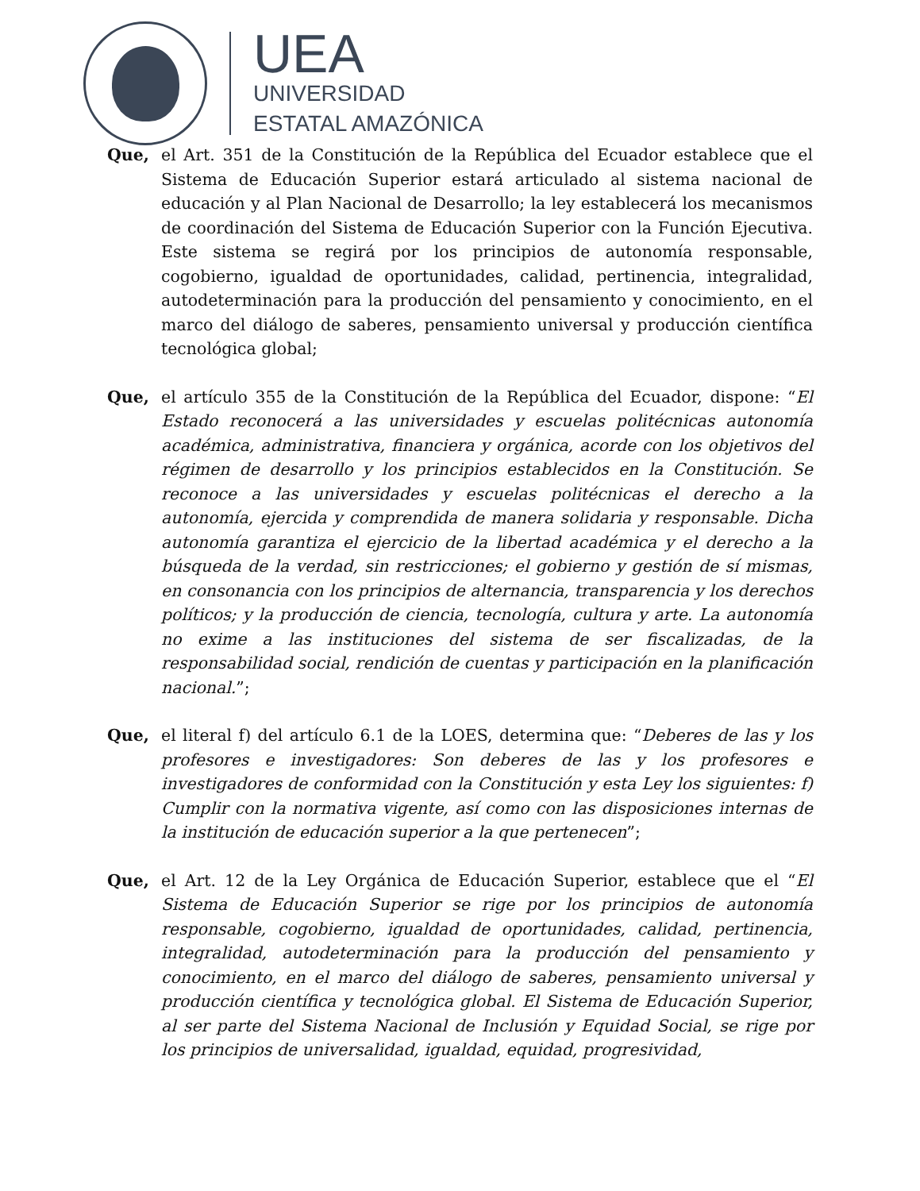UEA
UNIVERSIDAD
ESTATAL AMAZÓNICA
Que, el Art. 351 de la Constitución de la República del Ecuador establece que el Sistema de Educación Superior estará articulado al sistema nacional de educación y al Plan Nacional de Desarrollo; la ley establecerá los mecanismos de coordinación del Sistema de Educación Superior con la Función Ejecutiva. Este sistema se regirá por los principios de autonomía responsable, cogobierno, igualdad de oportunidades, calidad, pertinencia, integralidad, autodeterminación para la producción del pensamiento y conocimiento, en el marco del diálogo de saberes, pensamiento universal y producción científica tecnológica global;
Que, el artículo 355 de la Constitución de la República del Ecuador, dispone: “El Estado reconocerá a las universidades y escuelas politécnicas autonomía académica, administrativa, financiera y orgánica, acorde con los objetivos del régimen de desarrollo y los principios establecidos en la Constitución. Se reconoce a las universidades y escuelas politécnicas el derecho a la autonomía, ejercida y comprendida de manera solidaria y responsable. Dicha autonomía garantiza el ejercicio de la libertad académica y el derecho a la búsqueda de la verdad, sin restricciones; el gobierno y gestión de sí mismas, en consonancia con los principios de alternancia, transparencia y los derechos políticos; y la producción de ciencia, tecnología, cultura y arte. La autonomía no exime a las instituciones del sistema de ser fiscalizadas, de la responsabilidad social, rendición de cuentas y participación en la planificación nacional.”;
Que, el literal f) del artículo 6.1 de la LOES, determina que: “Deberes de las y los profesores e investigadores: Son deberes de las y los profesores e investigadores de conformidad con la Constitución y esta Ley los siguientes: f) Cumplir con la normativa vigente, así como con las disposiciones internas de la institución de educación superior a la que pertenecen”;
Que, el Art. 12 de la Ley Orgánica de Educación Superior, establece que el “El Sistema de Educación Superior se rige por los principios de autonomía responsable, cogobierno, igualdad de oportunidades, calidad, pertinencia, integralidad, autodeterminación para la producción del pensamiento y conocimiento, en el marco del diálogo de saberes, pensamiento universal y producción científica y tecnológica global. El Sistema de Educación Superior, al ser parte del Sistema Nacional de Inclusión y Equidad Social, se rige por los principios de universalidad, igualdad, equidad, progresividad,